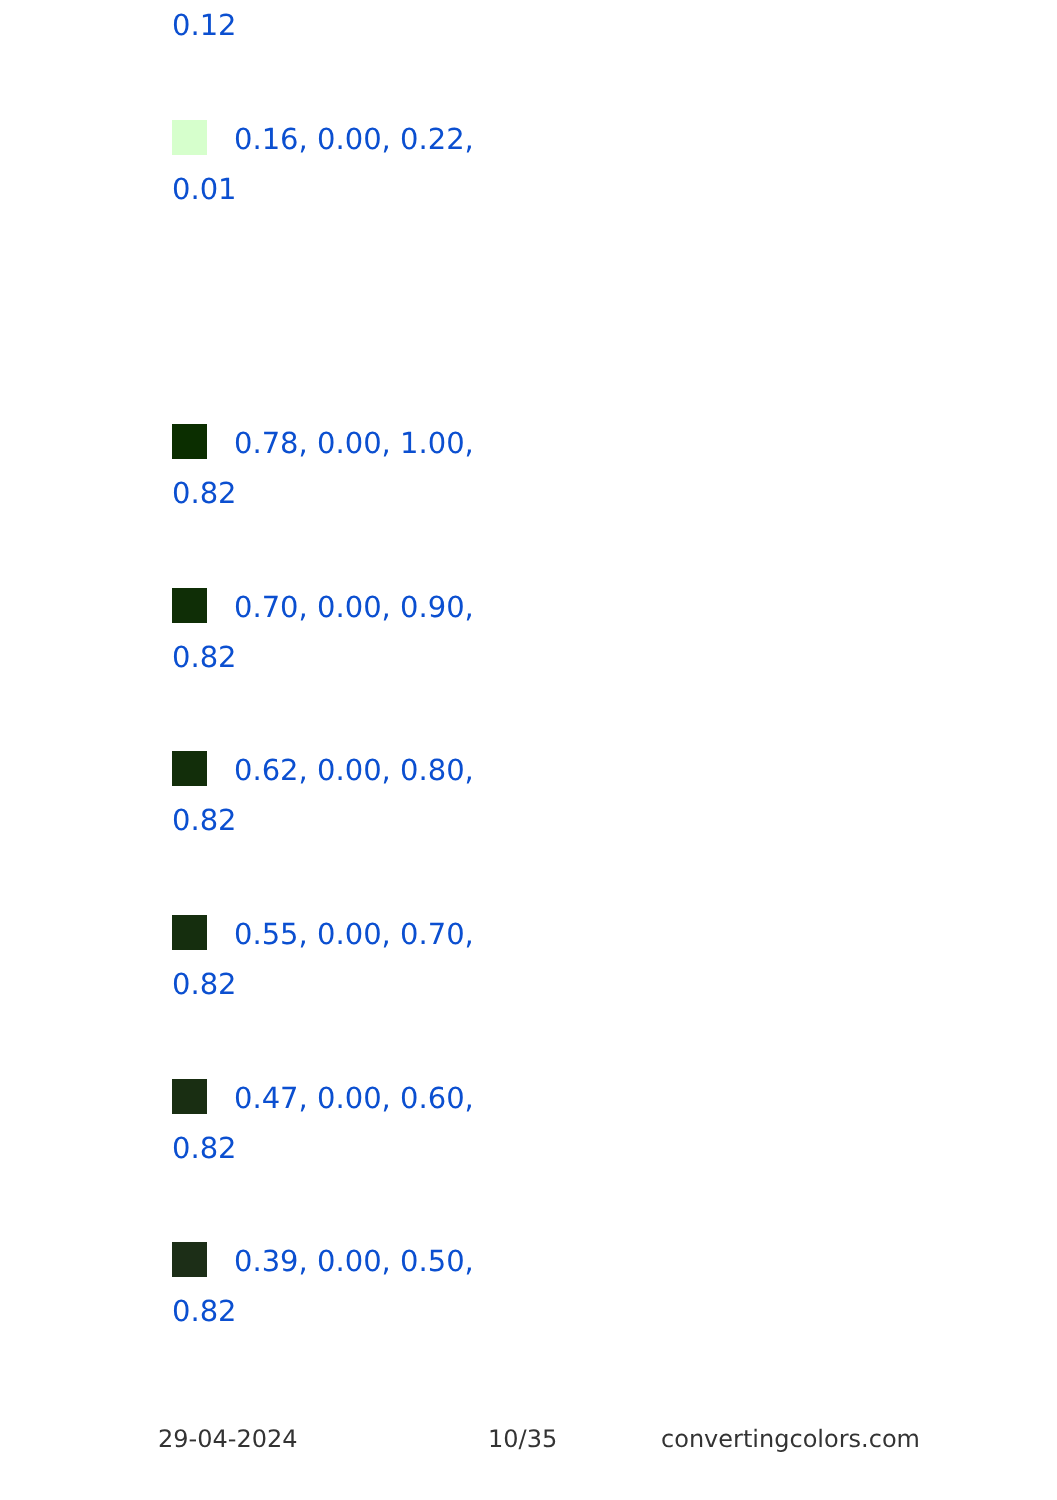0.12
0.16, 0.00, 0.22, 0.01
0.78, 0.00, 1.00, 0.82
0.70, 0.00, 0.90, 0.82
0.62, 0.00, 0.80, 0.82
0.55, 0.00, 0.70, 0.82
0.47, 0.00, 0.60, 0.82
0.39, 0.00, 0.50, 0.82
29-04-2024 10/35 convertingcolors.com